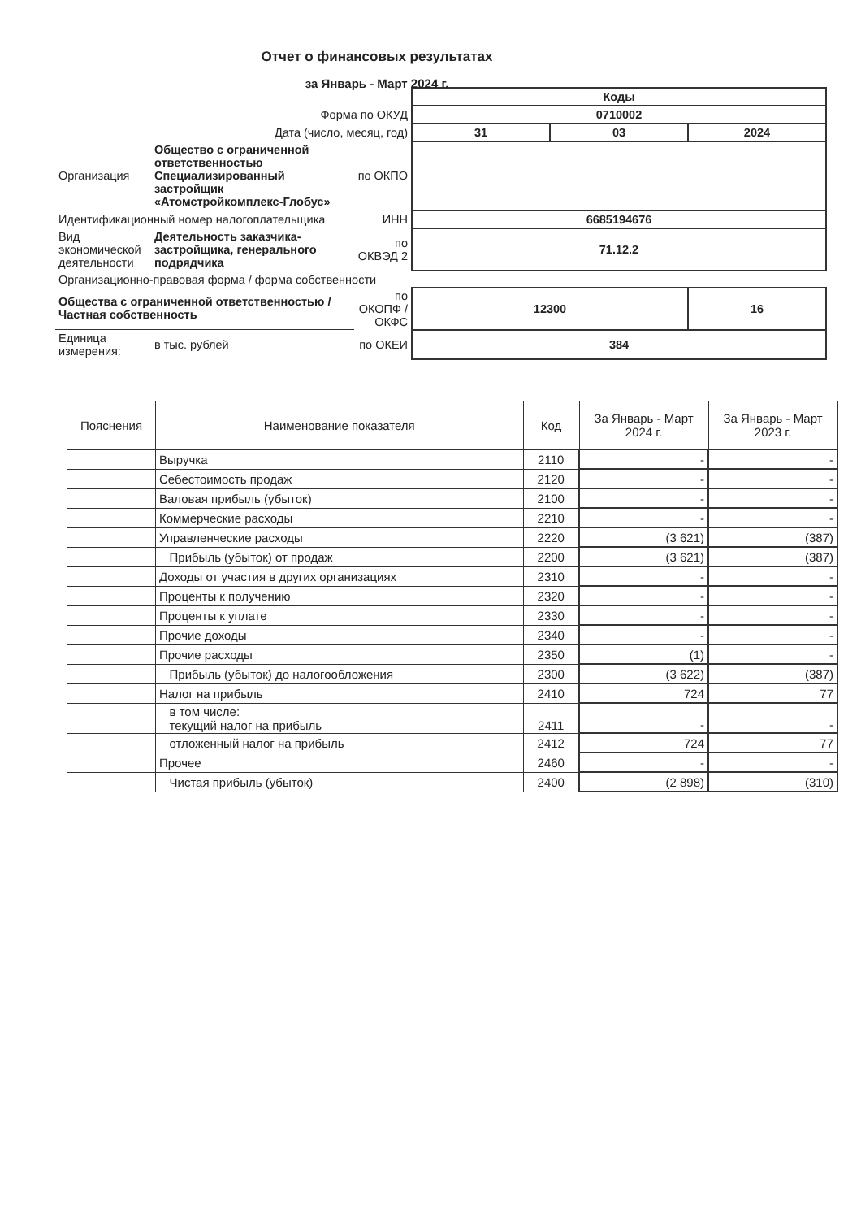Отчет о финансовых результатах
за Январь - Март 2024 г.
| | | | Коды | | |
| Форма по ОКУД | | | 0710002 | | |
| Дата (число, месяц, год) | | | 31 | 03 | 2024 |
| Организация | Общество с ограниченной ответственностью Специализированный застройщик «Атомстройкомплекс-Глобус» | по ОКПО | | | |
| Идентификационный номер налогоплательщика | | ИНН | 6685194676 | | |
| Вид экономической деятельности | Деятельность заказчика-застройщика, генерального подрядчика | по ОКВЭД 2 | 71.12.2 | | |
| Организационно-правовая форма / форма собственности | | | | | |
| Общества с ограниченной ответственностью / Частная собственность | | по ОКОПФ / ОКФС | 12300 | | 16 |
| Единица измерения: | в тыс. рублей | по ОКЕИ | 384 | | |
| Пояснения | Наименование показателя | Код | За Январь - Март 2024 г. | За Январь - Март 2023 г. |
| --- | --- | --- | --- | --- |
| | Выручка | 2110 | - | - |
| | Себестоимость продаж | 2120 | - | - |
| | Валовая прибыль (убыток) | 2100 | - | - |
| | Коммерческие расходы | 2210 | - | - |
| | Управленческие расходы | 2220 | (3 621) | (387) |
| | Прибыль (убыток) от продаж | 2200 | (3 621) | (387) |
| | Доходы от участия в других организациях | 2310 | - | - |
| | Проценты к получению | 2320 | - | - |
| | Проценты к уплате | 2330 | - | - |
| | Прочие доходы | 2340 | - | - |
| | Прочие расходы | 2350 | (1) | - |
| | Прибыль (убыток) до налогообложения | 2300 | (3 622) | (387) |
| | Налог на прибыль | 2410 | 724 | 77 |
| | в том числе: текущий налог на прибыль | 2411 | - | - |
| | отложенный налог на прибыль | 2412 | 724 | 77 |
| | Прочее | 2460 | - | - |
| | Чистая прибыль (убыток) | 2400 | (2 898) | (310) |